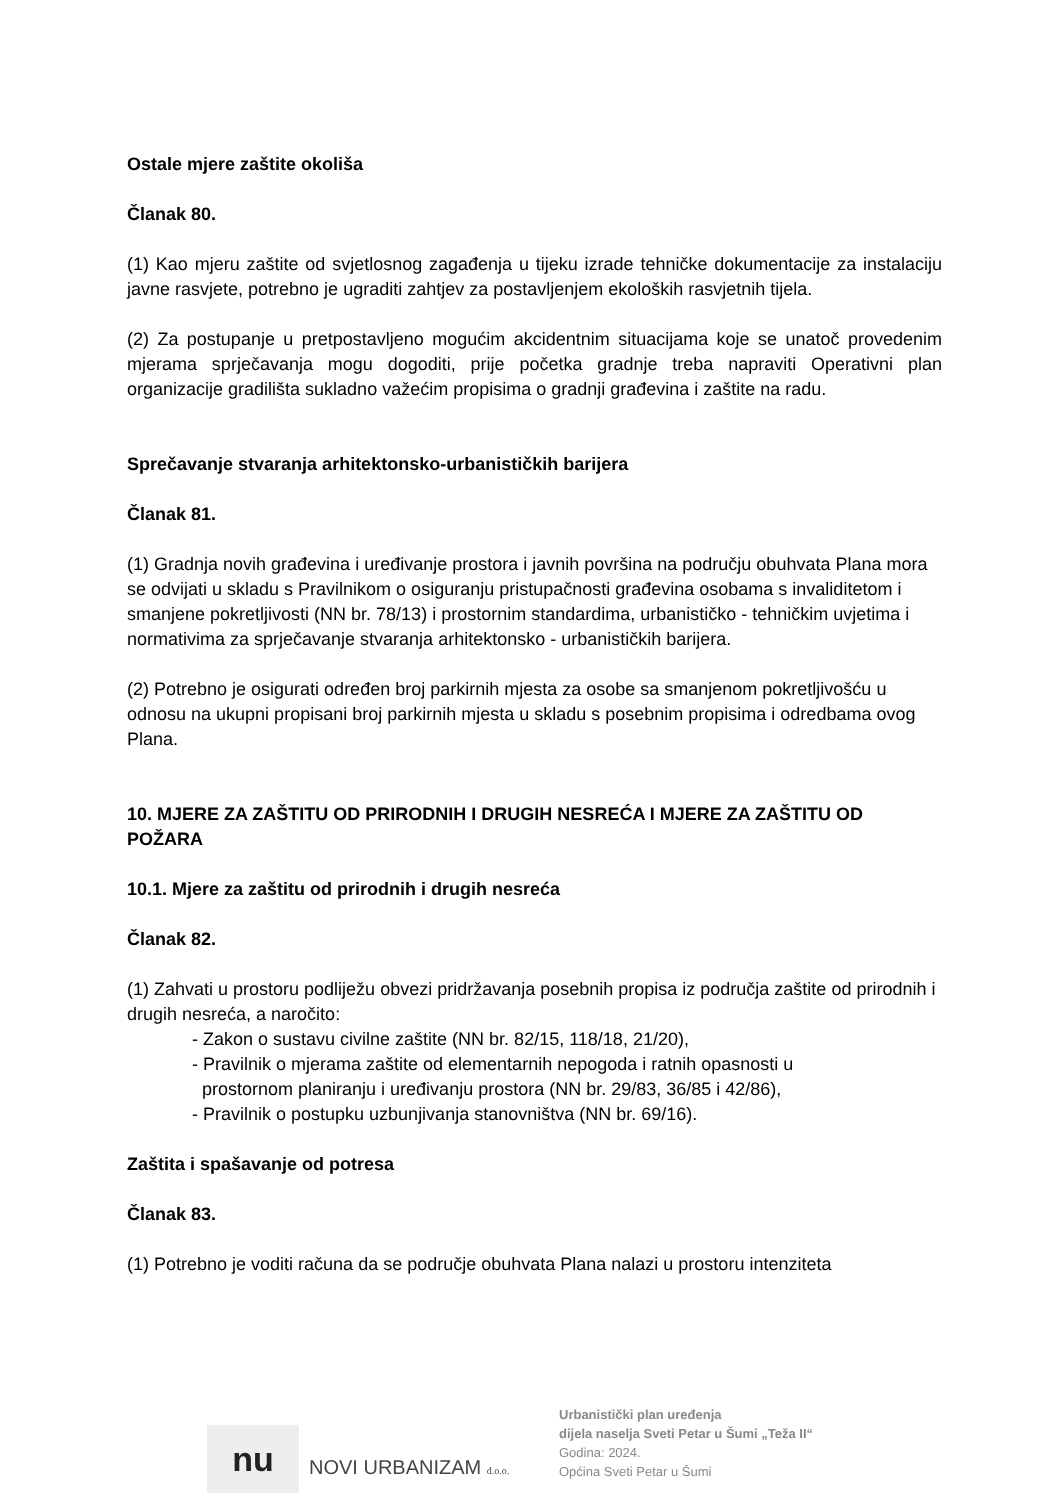Ostale mjere zaštite okoliša
Članak 80.
(1) Kao mjeru zaštite od svjetlosnog zagađenja u tijeku izrade tehničke dokumentacije za instalaciju javne rasvjete, potrebno je ugraditi zahtjev za postavljenjem ekoloških rasvjetnih tijela.
(2) Za postupanje u pretpostavljeno mogućim akcidentnim situacijama koje se unatoč provedenim mjerama sprječavanja mogu dogoditi, prije početka gradnje treba napraviti Operativni plan organizacije gradilišta sukladno važećim propisima o gradnji građevina i zaštite na radu.
Sprečavanje stvaranja arhitektonsko-urbanističkih barijera
Članak 81.
(1) Gradnja novih građevina i uređivanje prostora i javnih površina na području obuhvata Plana mora se odvijati u skladu s Pravilnikom o osiguranju pristupačnosti građevina osobama s invaliditetom i smanjene pokretljivosti (NN br. 78/13) i prostornim standardima, urbanističko - tehničkim uvjetima i normativima za sprječavanje stvaranja arhitektonsko - urbanističkih barijera.
(2) Potrebno je osigurati određen broj parkirnih mjesta za osobe sa smanjenom pokretljivošću u odnosu na ukupni propisani broj parkirnih mjesta u skladu s posebnim propisima i odredbama ovog Plana.
10. MJERE ZA ZAŠTITU OD PRIRODNIH I DRUGIH NESREĆA I MJERE ZA ZAŠTITU OD POŽARA
10.1. Mjere za zaštitu od prirodnih i drugih nesreća
Članak 82.
(1) Zahvati u prostoru podliježu obvezi pridržavanja posebnih propisa iz područja zaštite od prirodnih i drugih nesreća, a naročito:
- Zakon o sustavu civilne zaštite (NN br. 82/15, 118/18, 21/20),
- Pravilnik o mjerama zaštite od elementarnih nepogoda i ratnih opasnosti u
prostornom planiranju i uređivanju prostora (NN br. 29/83, 36/85 i 42/86),
- Pravilnik o postupku uzbunjivanja stanovništva (NN br. 69/16).
Zaštita i spašavanje od potresa
Članak 83.
(1) Potrebno je voditi računa da se područje obuhvata Plana nalazi u prostoru intenziteta
nu
NOVI URBANIZAM d.o.o.
Urbanistički plan uređenja
dijela naselja Sveti Petar u Šumi „Teža II“
Godina: 2024.
Općina Sveti Petar u Šumi